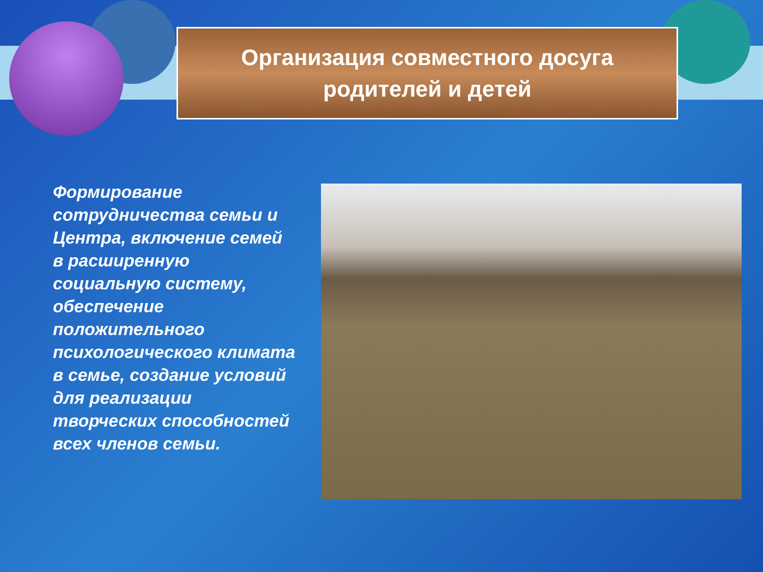Организация совместного досуга
родителей и детей
Формирование сотрудничества семьи и Центра, включение семей в расширенную социальную систему, обеспечение положительного психологического климата в семье, создание условий для реализации творческих способностей всех членов семьи.